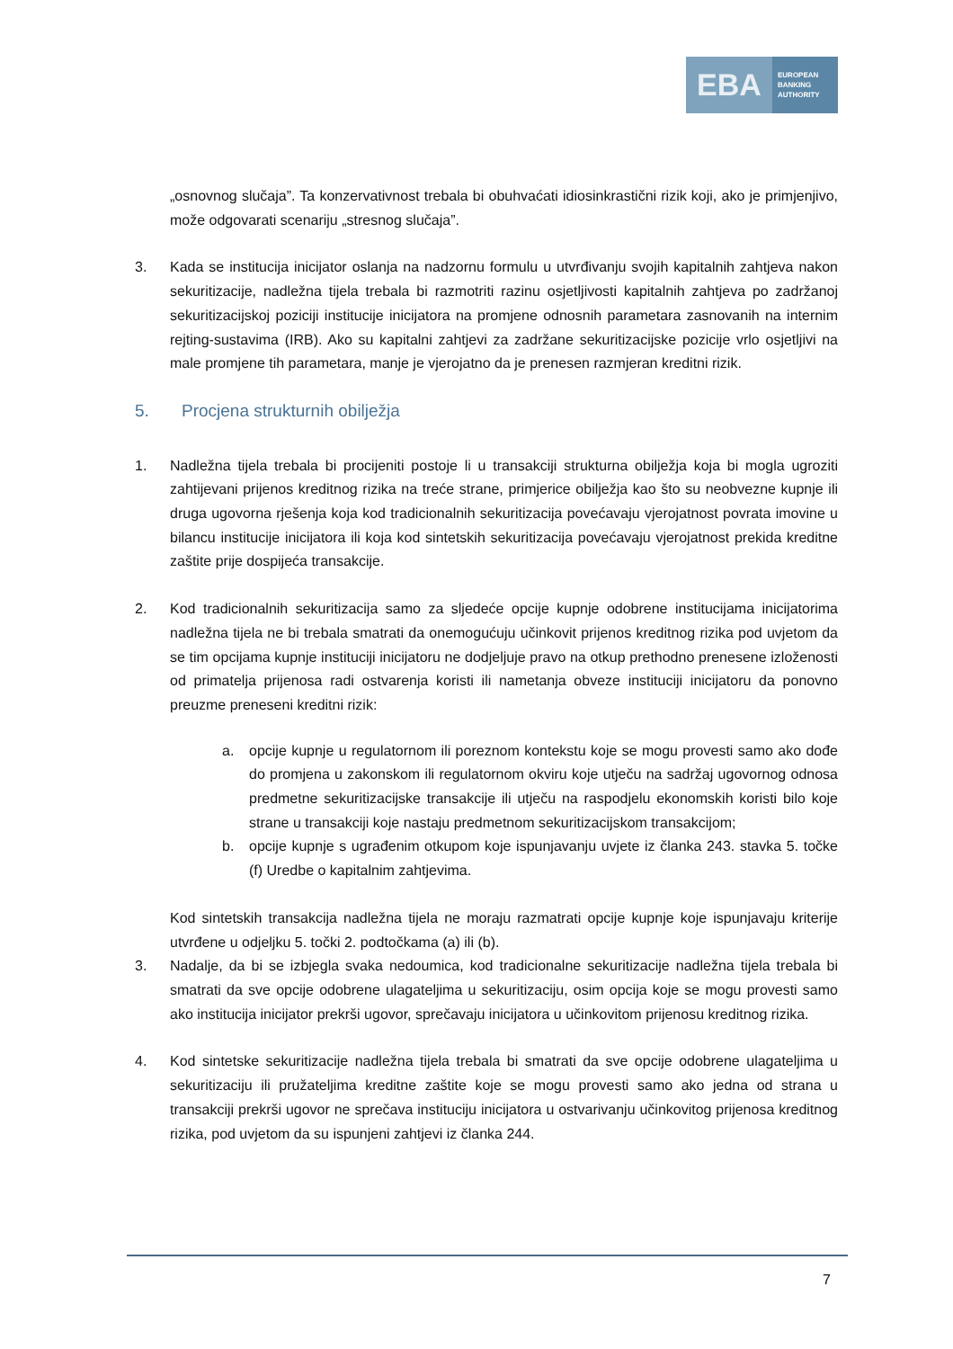EBA
EUROPEAN
BANKING
AUTHORITY
„osnovnog slučaja”. Ta konzervativnost trebala bi obuhvaćati idiosinkrastični rizik koji, ako je primjenjivo, može odgovarati scenariju „stresnog slučaja”.
3. Kada se institucija inicijator oslanja na nadzornu formulu u utvrđivanju svojih kapitalnih zahtjeva nakon sekuritizacije, nadležna tijela trebala bi razmotriti razinu osjetljivosti kapitalnih zahtjeva po zadržanoj sekuritizacijskoj poziciji institucije inicijatora na promjene odnosnih parametara zasnovanih na internim rejting-sustavima (IRB). Ako su kapitalni zahtjevi za zadržane sekuritizacijske pozicije vrlo osjetljivi na male promjene tih parametara, manje je vjerojatno da je prenesen razmjeran kreditni rizik.
5. Procjena strukturnih obilježja
1. Nadležna tijela trebala bi procijeniti postoje li u transakciji strukturna obilježja koja bi mogla ugroziti zahtijevani prijenos kreditnog rizika na treće strane, primjerice obilježja kao što su neobvezne kupnje ili druga ugovorna rješenja koja kod tradicionalnih sekuritizacija povećavaju vjerojatnost povrata imovine u bilancu institucije inicijatora ili koja kod sintetskih sekuritizacija povećavaju vjerojatnost prekida kreditne zaštite prije dospijeća transakcije.
2. Kod tradicionalnih sekuritizacija samo za sljedeće opcije kupnje odobrene institucijama inicijatorima nadležna tijela ne bi trebala smatrati da onemogućuju učinkovit prijenos kreditnog rizika pod uvjetom da se tim opcijama kupnje instituciji inicijatoru ne dodjeljuje pravo na otkup prethodno prenesene izloženosti od primatelja prijenosa radi ostvarenja koristi ili nametanja obveze instituciji inicijatoru da ponovno preuzme preneseni kreditni rizik:
a. opcije kupnje u regulatornom ili poreznom kontekstu koje se mogu provesti samo ako dođe do promjena u zakonskom ili regulatornom okviru koje utječu na sadržaj ugovornog odnosa predmetne sekuritizacijske transakcije ili utječu na raspodjelu ekonomskih koristi bilo koje strane u transakciji koje nastaju predmetnom sekuritizacijskom transakcijom;
b. opcije kupnje s ugrađenim otkupom koje ispunjavanju uvjete iz članka 243. stavka 5. točke (f) Uredbe o kapitalnim zahtjevima.
Kod sintetskih transakcija nadležna tijela ne moraju razmatrati opcije kupnje koje ispunjavaju kriterije utvrđene u odjeljku 5. točki 2. podtočkama (a) ili (b).
3. Nadalje, da bi se izbjegla svaka nedoumica, kod tradicionalne sekuritizacije nadležna tijela trebala bi smatrati da sve opcije odobrene ulagateljima u sekuritizaciju, osim opcija koje se mogu provesti samo ako institucija inicijator prekrši ugovor, sprečavaju inicijatora u učinkovitom prijenosu kreditnog rizika.
4. Kod sintetske sekuritizacije nadležna tijela trebala bi smatrati da sve opcije odobrene ulagateljima u sekuritizaciju ili pružateljima kreditne zaštite koje se mogu provesti samo ako jedna od strana u transakciji prekrši ugovor ne sprečava instituciju inicijatora u ostvarivanju učinkovitog prijenosa kreditnog rizika, pod uvjetom da su ispunjeni zahtjevi iz članka 244.
7